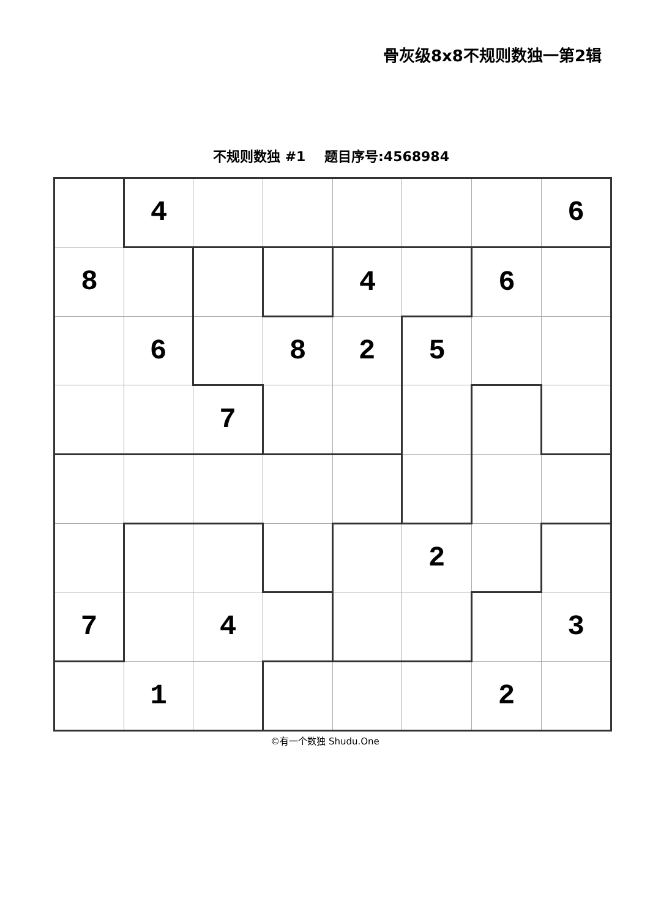骨灰级8x8不规则数独一第2辑
不规则数独 #1 题目序号:4568984
| | 4 | | | | | | 6 |
| 8 | | | | 4 | | 6 | |
| | 6 | | 8 | 2 | 5 | | |
| | | 7 | | | | | |
| | | | | | 2 | | |
| 7 | | 4 | | | | | 3 |
| | 1 | | | | | 2 | |
©有一个数独 Shudu.One